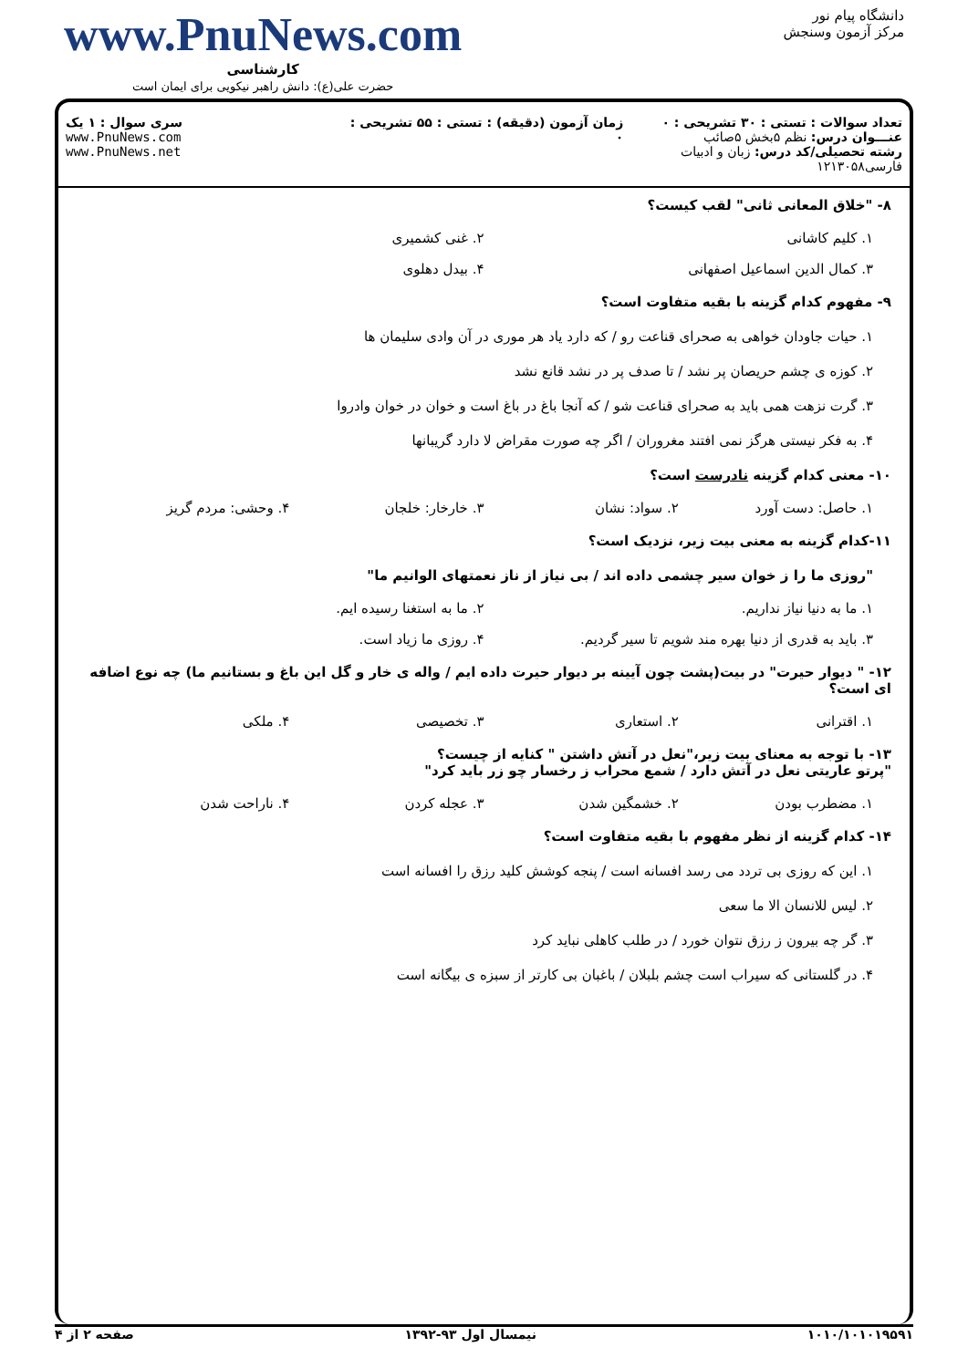دانشگاه پیام نور
مرکز آزمون وسنجش
www.PnuNews.com
کارشناسی
حضرت علی(ع): دانش راهبر نیکویی برای ایمان است
تعداد سوالات : تستی : ۳۰ تشریحی : ۰
عنـــوان درس: نظم ۵بخش ۵صائب
رشته تحصیلی/کد درس: زبان و ادبیات فارسی۱۲۱۳۰۵۸
زمان آزمون (دقیقه) : تستی : ۵۵ تشریحی : ۰
سری سوال : ۱ یک
www.PnuNews.com
www.PnuNews.net
۸- "خلاق المعانی ثانی" لقب کیست؟
۱. کلیم کاشانی ۲. غنی کشمیری
۳. کمال الدین اسماعیل اصفهانی ۴. بیدل دهلوی
۹- مفهوم کدام گزینه با بقیه متفاوت است؟
۱. حیات جاودان خواهی به صحرای قناعت رو / که دارد یاد هر موری در آن وادی سلیمان ها
۲. کوزه ی چشم حریصان پر نشد / تا صدف پر در نشد قانع نشد
۳. گرت نزهت همی باید به صحرای قناعت شو / که آنجا باغ در باغ است و خوان در خوان وادروا
۴. به فکر نیستی هرگز نمی افتند مغروران / اگر چه صورت مقراض لا دارد گریبانها
۱۰- معنی کدام گزینه نادرست است؟
۱. حاصل: دست آورد ۲. سواد: نشان ۳. خارخار: خلجان ۴. وحشی: مردم گریز
۱۱-کدام گزینه به معنی بیت زیر، نزدیک است؟
"روزی ما را ز خوان سیر چشمی داده اند / بی نیاز از ناز نعمتهای الوانیم ما"
۱. ما به دنیا نیاز نداریم. ۲. ما به استغنا رسیده ایم.
۳. باید به قدری از دنیا بهره مند شویم تا سیر گردیم. ۴. روزی ما زیاد است.
۱۲- " دیوار حیرت" در بیت(پشت چون آیینه بر دیوار حیرت داده ایم / واله ی خار و گل این باغ و بستانیم ما) چه نوع اضافه ای است؟
۱. اقترانی ۲. استعاری ۳. تخصیصی ۴. ملکی
۱۳- با توجه به معنای بیت زیر،"نعل در آتش داشتن " کنایه از چیست؟
"پرتو عاریتی نعل در آتش دارد / شمع محراب ز رخسار چو زر باید کرد"
۱. مضطرب بودن ۲. خشمگین شدن ۳. عجله کردن ۴. ناراحت شدن
۱۴- کدام گزینه از نظر مفهوم با بقیه متفاوت است؟
۱. این که روزی بی تردد می رسد افسانه است / پنجه کوشش کلید رزق را افسانه است
۲. لیس للانسان الا ما سعی
۳. گر چه بیرون ز رزق نتوان خورد / در طلب کاهلی نباید کرد
۴. در گلستانی که سیراب است چشم بلبلان / باغبان بی کارتر از سبزه ی بیگانه است
۱۰۱۰/۱۰۱۰۱۹۵۹۱ نیمسال اول ۹۳-۱۳۹۲ صفحه ۲ از ۴